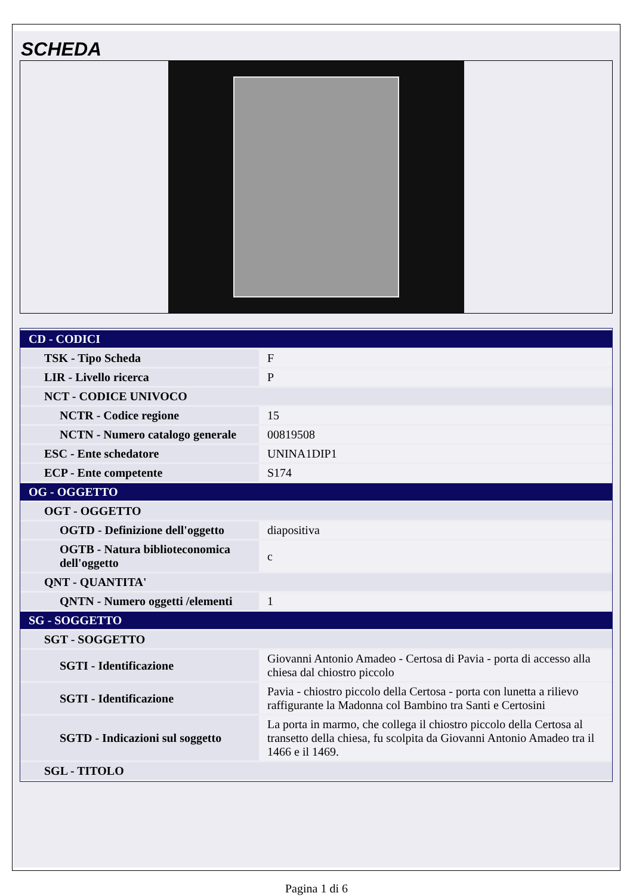SCHEDA
| CD - CODICI | |
| TSK - Tipo Scheda | F |
| LIR - Livello ricerca | P |
| NCT - CODICE UNIVOCO | |
| NCTR - Codice regione | 15 |
| NCTN - Numero catalogo generale | 00819508 |
| ESC - Ente schedatore | UNINA1DIP1 |
| ECP - Ente competente | S174 |
| OG - OGGETTO | |
| OGT - OGGETTO | |
| OGTD - Definizione dell'oggetto | diapositiva |
| OGTB - Natura biblioteconomica dell'oggetto | c |
| QNT - QUANTITA' | |
| QNTN - Numero oggetti /elementi | 1 |
| SG - SOGGETTO | |
| SGT - SOGGETTO | |
| SGTI - Identificazione | Giovanni Antonio Amadeo - Certosa di Pavia - porta di accesso alla chiesa dal chiostro piccolo |
| SGTI - Identificazione | Pavia - chiostro piccolo della Certosa - porta con lunetta a rilievo raffigurante la Madonna col Bambino tra Santi e Certosini |
| SGTD - Indicazioni sul soggetto | La porta in marmo, che collega il chiostro piccolo della Certosa al transetto della chiesa, fu scolpita da Giovanni Antonio Amadeo tra il 1466 e il 1469. |
| SGL - TITOLO | |
Pagina 1 di 6